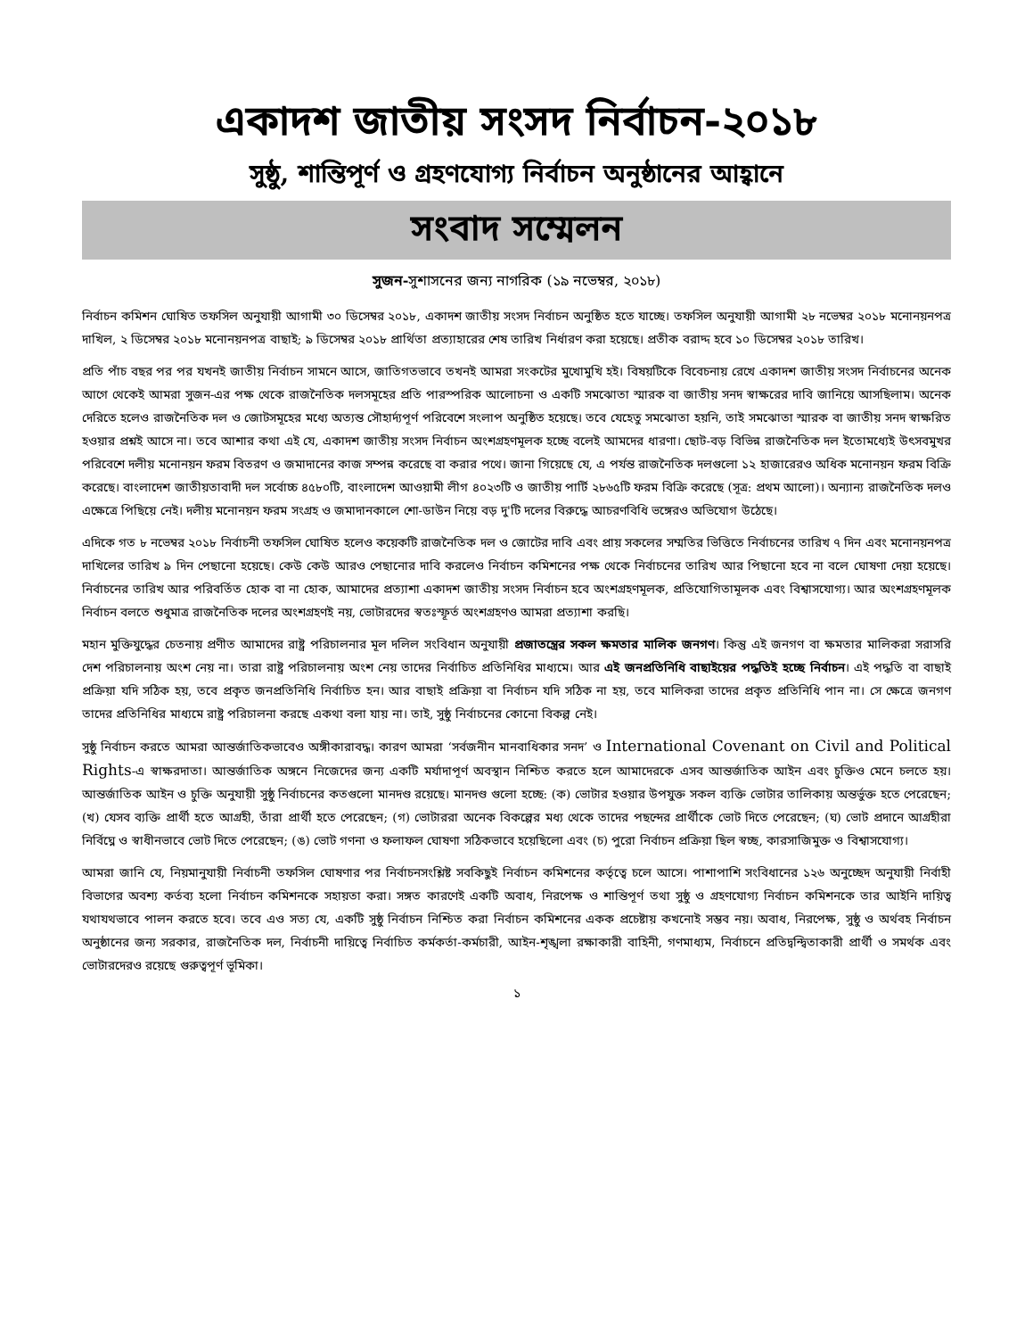একাদশ জাতীয় সংসদ নির্বাচন-২০১৮
সুষ্ঠু, শান্তিপূর্ণ ও গ্রহণযোগ্য নির্বাচন অনুষ্ঠানের আহ্বানে
সংবাদ সম্মেলন
সুজন-সুশাসনের জন্য নাগরিক (১৯ নভেম্বর, ২০১৮)
নির্বাচন কমিশন ঘোষিত তফসিল অনুযায়ী আগামী ৩০ ডিসেম্বর ২০১৮, একাদশ জাতীয় সংসদ নির্বাচন অনুষ্ঠিত হতে যাচ্ছে। তফসিল অনুযায়ী আগামী ২৮ নভেম্বর ২০১৮ মনোনয়নপত্র দাখিল, ২ ডিসেম্বর ২০১৮ মনোনয়নপত্র বাছাই; ৯ ডিসেম্বর ২০১৮ প্রার্থিতা প্রত্যাহারের শেষ তারিখ নির্ধারণ করা হয়েছে। প্রতীক বরাদ্দ হবে ১০ ডিসেম্বর ২০১৮ তারিখ।
প্রতি পাঁচ বছর পর পর যখনই জাতীয় নির্বাচন সামনে আসে, জাতিগতভাবে তখনই আমরা সংকটের মুখোমুখি হই। বিষয়টিকে বিবেচনায় রেখে একাদশ জাতীয় সংসদ নির্বাচনের অনেক আগে থেকেই আমরা সুজন-এর পক্ষ থেকে রাজনৈতিক দলসমূহের প্রতি পারস্পরিক আলোচনা ও একটি সমঝোতা স্মারক বা জাতীয় সনদ স্বাক্ষরের দাবি জানিয়ে আসছিলাম। অনেক দেরিতে হলেও রাজনৈতিক দল ও জোটসমূহের মধ্যে অত্যন্ত সৌহার্দ্যপূর্ণ পরিবেশে সংলাপ অনুষ্ঠিত হয়েছে। তবে যেহেতু সমঝোতা হয়নি, তাই সমঝোতা স্মারক বা জাতীয় সনদ স্বাক্ষরিত হওয়ার প্রশ্নই আসে না। তবে আশার কথা এই যে, একাদশ জাতীয় সংসদ নির্বাচন অংশগ্রহণমূলক হচ্ছে বলেই আমদের ধারণা। ছোট-বড় বিভিন্ন রাজনৈতিক দল ইতোমধ্যেই উৎসবমুখর পরিবেশে দলীয় মনোনয়ন ফরম বিতরণ ও জমাদানের কাজ সম্পন্ন করেছে বা করার পথে। জানা গিয়েছে যে, এ পর্যন্ত রাজনৈতিক দলগুলো ১২ হাজারেরও অধিক মনোনয়ন ফরম বিক্রি করেছে। বাংলাদেশ জাতীয়তাবাদী দল সর্বোচ্চ ৪৫৮০টি, বাংলাদেশ আওয়ামী লীগ ৪০২৩টি ও জাতীয় পার্টি ২৮৬৫টি ফরম বিক্রি করেছে (সূত্র: প্রথম আলো)। অন্যান্য রাজনৈতিক দলও এক্ষেত্রে পিছিয়ে নেই। দলীয় মনোনয়ন ফরম সংগ্রহ ও জমাদানকালে শো-ডাউন নিয়ে বড় দু'টি দলের বিরুদ্ধে আচরণবিধি ভঙ্গেরও অভিযোগ উঠেছে।
এদিকে গত ৮ নভেম্বর ২০১৮ নির্বাচনী তফসিল ঘোষিত হলেও কয়েকটি রাজনৈতিক দল ও জোটের দাবি এবং প্রায় সকলের সম্মতির ভিত্তিতে নির্বাচনের তারিখ ৭ দিন এবং মনোনয়নপত্র দাখিলের তারিখ ৯ দিন পেছানো হয়েছে। কেউ কেউ আরও পেছানোর দাবি করলেও নির্বাচন কমিশনের পক্ষ থেকে নির্বাচনের তারিখ আর পিছানো হবে না বলে ঘোষণা দেয়া হয়েছে। নির্বাচনের তারিখ আর পরিবর্তিত হোক বা না হোক, আমাদের প্রত্যাশা একাদশ জাতীয় সংসদ নির্বাচন হবে অংশগ্রহণমূলক, প্রতিযোগিতামূলক এবং বিশ্বাসযোগ্য। আর অংশগ্রহণমূলক নির্বাচন বলতে শুধুমাত্র রাজনৈতিক দলের অংশগ্রহণই নয়, ভোটারদের স্বতঃস্ফূর্ত অংশগ্রহণও আমরা প্রত্যাশা করছি।
মহান মুক্তিযুদ্ধের চেতনায় প্রণীত আমাদের রাষ্ট্র পরিচালনার মূল দলিল সংবিধান অনুযায়ী প্রজাতন্ত্রের সকল ক্ষমতার মালিক জনগণ। কিন্তু এই জনগণ বা ক্ষমতার মালিকরা সরাসরি দেশ পরিচালনায় অংশ নেয় না। তারা রাষ্ট্র পরিচালনায় অংশ নেয় তাদের নির্বাচিত প্রতিনিধির মাধ্যমে। আর এই জনপ্রতিনিধি বাছাইয়ের পদ্ধতিই হচ্ছে নির্বাচন। এই পদ্ধতি বা বাছাই প্রক্রিয়া যদি সঠিক হয়, তবে প্রকৃত জনপ্রতিনিধি নির্বাচিত হন। আর বাছাই প্রক্রিয়া বা নির্বাচন যদি সঠিক না হয়, তবে মালিকরা তাদের প্রকৃত প্রতিনিধি পান না। সে ক্ষেত্রে জনগণ তাদের প্রতিনিধির মাধ্যমে রাষ্ট্র পরিচালনা করছে একথা বলা যায় না। তাই, সুষ্ঠু নির্বাচনের কোনো বিকল্প নেই।
সুষ্ঠু নির্বাচন করতে আমরা আন্তর্জাতিকভাবেও অঙ্গীকারাবদ্ধ। কারণ আমরা ‘সর্বজনীন মানবাধিকার সনদ’ ও International Covenant on Civil and Political Rights-এ স্বাক্ষরদাতা। আন্তর্জাতিক অঙ্গনে নিজেদের জন্য একটি মর্যাদাপূর্ণ অবস্থান নিশ্চিত করতে হলে আমাদেরকে এসব আন্তর্জাতিক আইন এবং চুক্তিও মেনে চলতে হয়। আন্তর্জাতিক আইন ও চুক্তি অনুযায়ী সুষ্ঠু নির্বাচনের কতগুলো মানদণ্ড রয়েছে। মানদণ্ড গুলো হচ্ছে: (ক) ভোটার হওয়ার উপযুক্ত সকল ব্যক্তি ভোটার তালিকায় অন্তর্ভুক্ত হতে পেরেছেন; (খ) যেসব ব্যক্তি প্রার্থী হতে আগ্রহী, তাঁরা প্রার্থী হতে পেরেছেন; (গ) ভোটাররা অনেক বিকল্পের মধ্য থেকে তাদের পছন্দের প্রার্থীকে ভোট দিতে পেরেছেন; (ঘ) ভোট প্রদানে আগ্রহীরা নির্বিঘ্নে ও স্বাধীনভাবে ভোট দিতে পেরেছেন; (ঙ) ভোট গণনা ও ফলাফল ঘোষণা সঠিকভাবে হয়েছিলো এবং (চ) পুরো নির্বাচন প্রক্রিয়া ছিল স্বচ্ছ, কারসাজিমুক্ত ও বিশ্বাসযোগ্য।
আমরা জানি যে, নিয়মানুযায়ী নির্বাচনী তফসিল ঘোষণার পর নির্বাচনসংশ্লিষ্ট সবকিছুই নির্বাচন কমিশনের কর্তৃত্বে চলে আসে। পাশাপাশি সংবিধানের ১২৬ অনুচ্ছেদ অনুযায়ী নির্বাহী বিভাগের অবশ্য কর্তব্য হলো নির্বাচন কমিশনকে সহায়তা করা। সঙ্গত কারণেই একটি অবাধ, নিরপেক্ষ ও শান্তিপূর্ণ তথা সুষ্ঠু ও গ্রহণযোগ্য নির্বাচন কমিশনকে তার আইনি দায়িত্ব যথাযথভাবে পালন করতে হবে। তবে এও সত্য যে, একটি সুষ্ঠু নির্বাচন নিশ্চিত করা নির্বাচন কমিশনের একক প্রচেষ্টায় কখনোই সম্ভব নয়। অবাধ, নিরপেক্ষ, সুষ্ঠু ও অর্থবহ নির্বাচন অনুষ্ঠানের জন্য সরকার, রাজনৈতিক দল, নির্বাচনী দায়িত্বে নির্বাচিত কর্মকর্তা-কর্মচারী, আইন-শৃঙ্খলা রক্ষাকারী বাহিনী, গণমাধ্যম, নির্বাচনে প্রতিদ্বন্দ্বিতাকারী প্রার্থী ও সমর্থক এবং ভোটারদেরও রয়েছে গুরুত্বপূর্ণ ভূমিকা।
১